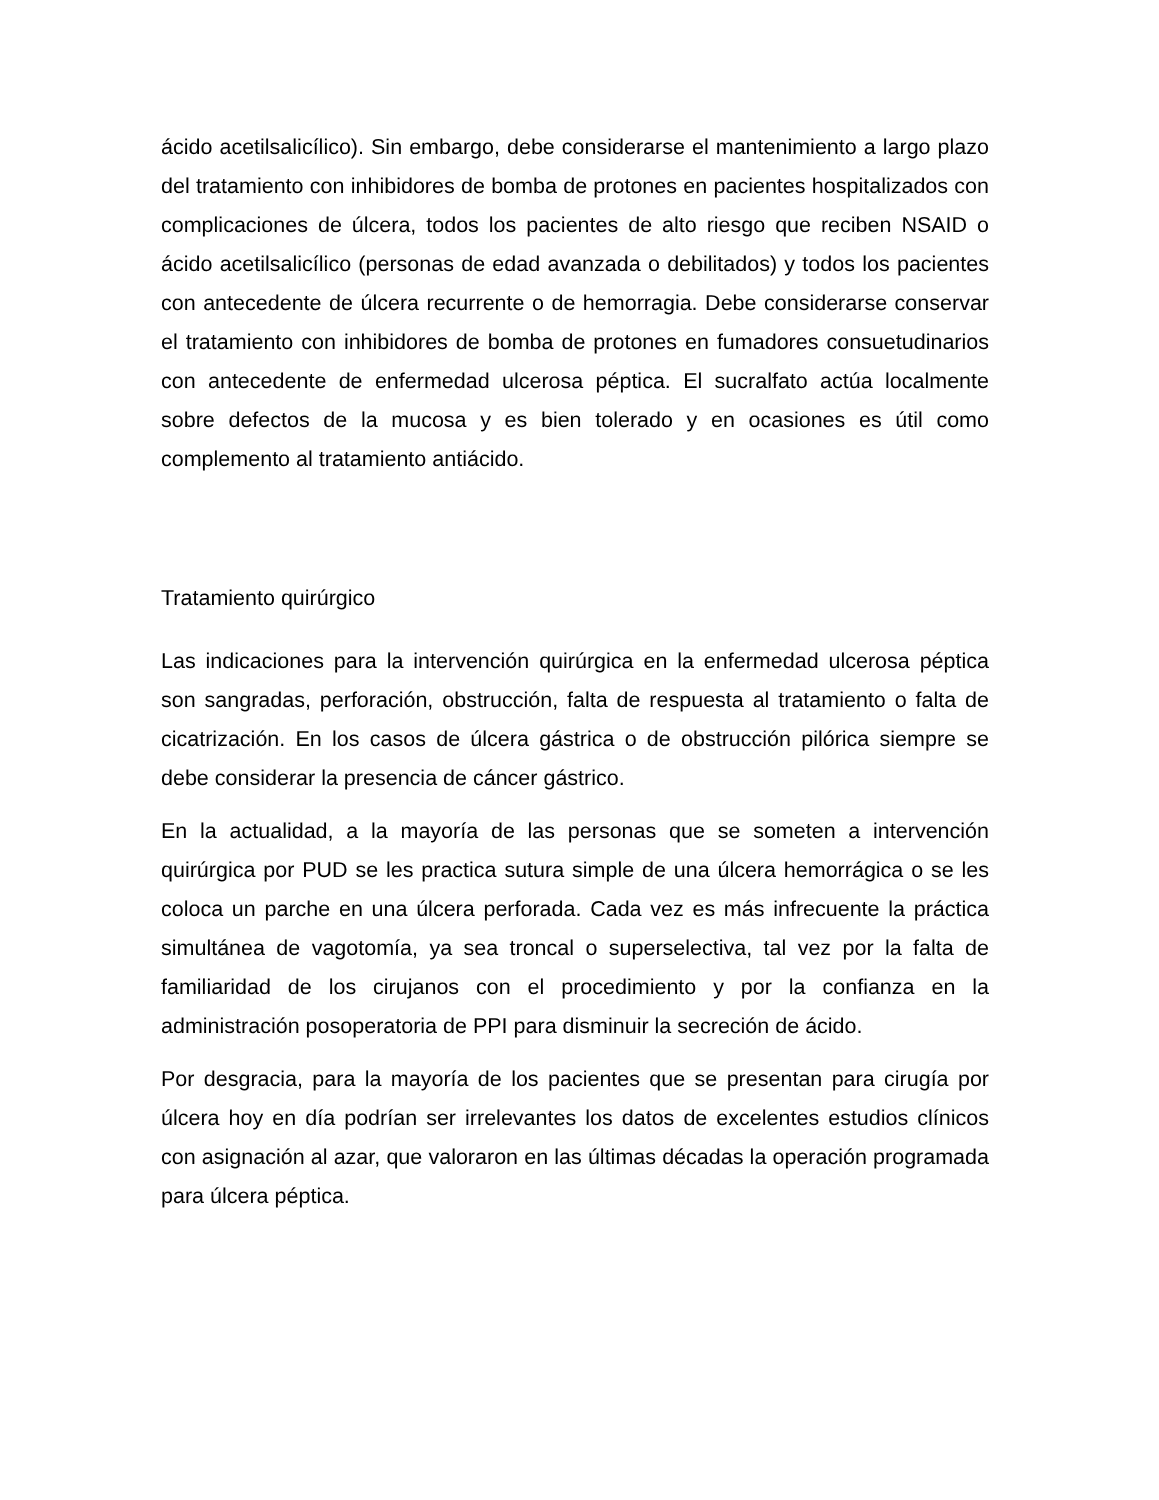ácido acetilsalicílico). Sin embargo, debe considerarse el mantenimiento a largo plazo del tratamiento con inhibidores de bomba de protones en pacientes hospitalizados con complicaciones de úlcera, todos los pacientes de alto riesgo que reciben NSAID o ácido acetilsalicílico (personas de edad avanzada o debilitados) y todos los pacientes con antecedente de úlcera recurrente o de hemorragia. Debe considerarse conservar el tratamiento con inhibidores de bomba de protones en fumadores consuetudinarios con antecedente de enfermedad ulcerosa péptica. El sucralfato actúa localmente sobre defectos de la mucosa y es bien tolerado y en ocasiones es útil como complemento al tratamiento antiácido.
Tratamiento quirúrgico
Las indicaciones para la intervención quirúrgica en la enfermedad ulcerosa péptica son sangradas, perforación, obstrucción, falta de respuesta al tratamiento o falta de cicatrización. En los casos de úlcera gástrica o de obstrucción pilórica siempre se debe considerar la presencia de cáncer gástrico.
En la actualidad, a la mayoría de las personas que se someten a intervención quirúrgica por PUD se les practica sutura simple de una úlcera hemorrágica o se les coloca un parche en una úlcera perforada. Cada vez es más infrecuente la práctica simultánea de vagotomía, ya sea troncal o superselectiva, tal vez por la falta de familiaridad de los cirujanos con el procedimiento y por la confianza en la administración posoperatoria de PPI para disminuir la secreción de ácido.
Por desgracia, para la mayoría de los pacientes que se presentan para cirugía por úlcera hoy en día podrían ser irrelevantes los datos de excelentes estudios clínicos con asignación al azar, que valoraron en las últimas décadas la operación programada para úlcera péptica.